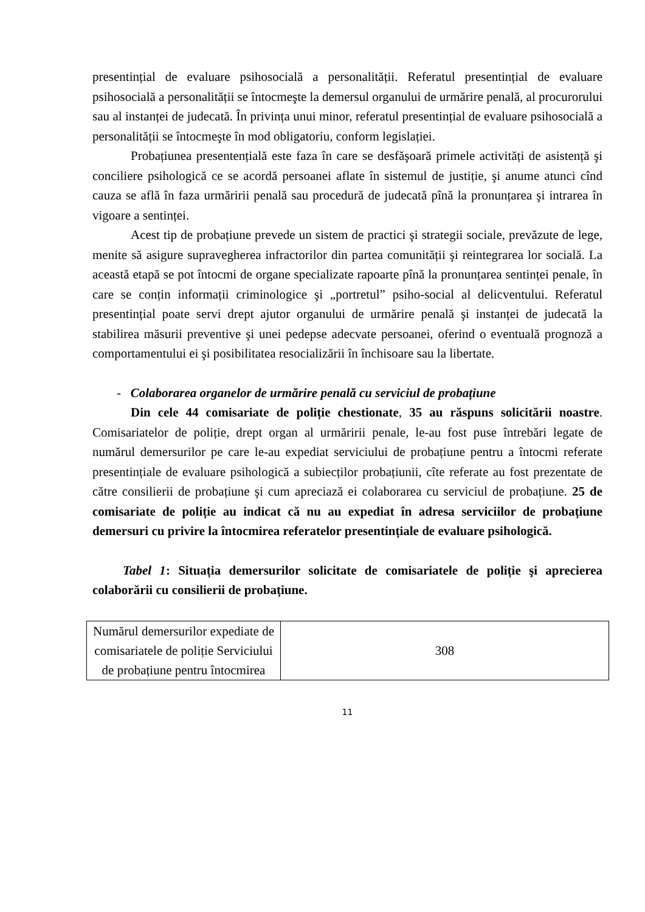presentințial de evaluare psihosocială a personalității. Referatul presentințial de evaluare psihosocială a personalității se întocmeşte la demersul organului de urmărire penală, al procurorului sau al instanței de judecată. În privința unui minor, referatul presentințial de evaluare psihosocială a personalității se întocmeşte în mod obligatoriu, conform legislației.
Probațiunea presentențială este faza în care se desfăşoară primele activități de asistență şi conciliere psihologică ce se acordă persoanei aflate în sistemul de justiție, şi anume atunci cînd cauza se află în faza urmăririi penală sau procedură de judecată pînă la pronunțarea şi intrarea în vigoare a sentinței.
Acest tip de probațiune prevede un sistem de practici şi strategii sociale, prevăzute de lege, menite să asigure supravegherea infractorilor din partea comunității şi reintegrarea lor socială. La această etapă se pot întocmi de organe specializate rapoarte pînă la pronunțarea sentinței penale, în care se conțin informații criminologice şi „portretul” psiho-social al delicventului. Referatul presentințial poate servi drept ajutor organului de urmărire penală şi instanței de judecată la stabilirea măsurii preventive şi unei pedepse adecvate persoanei, oferind o eventuală prognoză a comportamentului ei şi posibilitatea resocializării în închisoare sau la libertate.
- Colaborarea organelor de urmărire penală cu serviciul de probațiune
Din cele 44 comisariate de poliție chestionate, 35 au răspuns solicitării noastre. Comisariatelor de poliție, drept organ al urmăririi penale, le-au fost puse întrebări legate de numărul demersurilor pe care le-au expediat serviciului de probațiune pentru a întocmi referate presentințiale de evaluare psihologică a subiecților probațiunii, cîte referate au fost prezentate de către consilierii de probațiune şi cum apreciază ei colaborarea cu serviciul de probațiune. 25 de comisariate de poliție au indicat că nu au expediat în adresa serviciilor de probațiune demersuri cu privire la întocmirea referatelor presentințiale de evaluare psihologică.
Tabel 1: Situația demersurilor solicitate de comisariatele de poliție şi aprecierea colaborării cu consilierii de probațiune.
| Numărul demersurilor expediate de comisariatele de poliție Serviciului de probațiune pentru întocmirea | 308 |
11